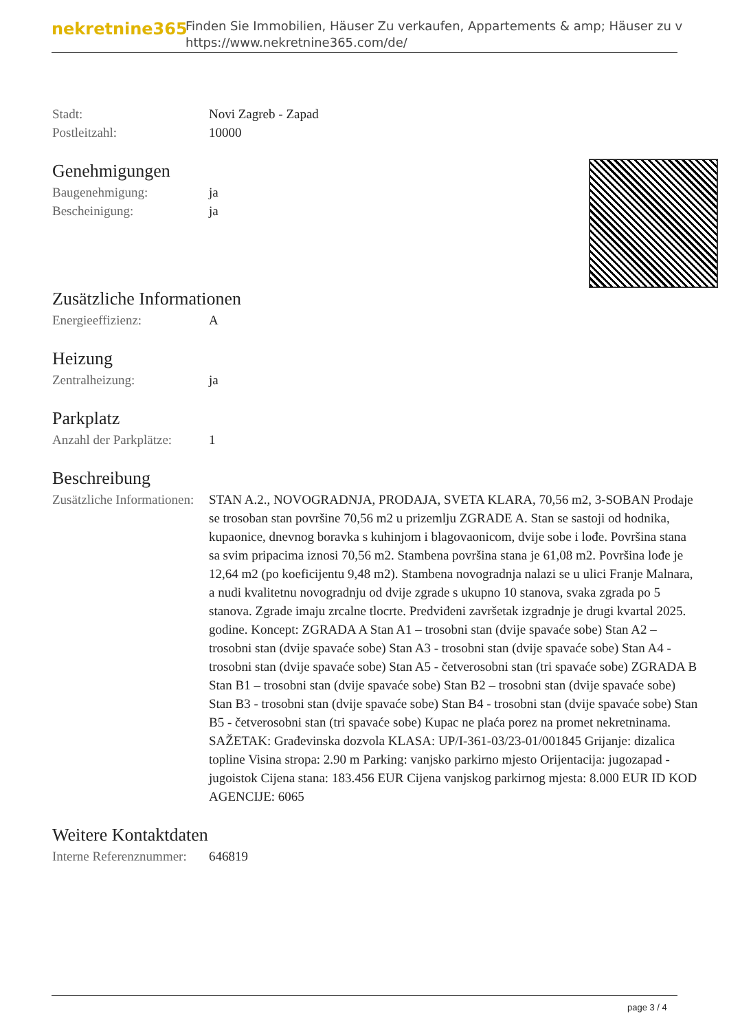nekretnine365
Finden Sie Immobilien, Häuser Zu verkaufen, Appartements & amp; Häuser zu v
https://www.nekretnine365.com/de/
| Stadt: | Novi Zagreb - Zapad |
| Postleitzahl: | 10000 |
Genehmigungen
| Baugenehmigung: | ja |
| Bescheinigung: | ja |
Zusätzliche Informationen
| Energieeffizienz: | A |
Heizung
| Zentralheizung: | ja |
Parkplatz
| Anzahl der Parkplätze: | 1 |
Beschreibung
| Zusätzliche Informationen: | STAN A.2., NOVOGRADNJA, PRODAJA, SVETA KLARA, 70,56 m2, 3-SOBAN Prodaje se trosoban stan površine 70,56 m2 u prizemlju ZGRADE A. Stan se sastoji od hodnika, kupaonice, dnevnog boravka s kuhinjom i blagovaonicom, dvije sobe i lođe. Površina stana sa svim pripacima iznosi 70,56 m2. Stambena površina stana je 61,08 m2. Površina lođe je 12,64 m2 (po koeficijentu 9,48 m2). Stambena novogradnja nalazi se u ulici Franje Malnara, a nudi kvalitetnu novogradnju od dvije zgrade s ukupno 10 stanova, svaka zgrada po 5 stanova. Zgrade imaju zrcalne tlocrte. Predviđeni završetak izgradnje je drugi kvartal 2025. godine. Koncept: ZGRADA A Stan A1 – trosobni stan (dvije spavaće sobe) Stan A2 – trosobni stan (dvije spavaće sobe) Stan A3 - trosobni stan (dvije spavaće sobe) Stan A4 - trosobni stan (dvije spavaće sobe) Stan A5 - četverosobni stan (tri spavaće sobe) ZGRADA B Stan B1 – trosobni stan (dvije spavaće sobe) Stan B2 – trosobni stan (dvije spavaće sobe) Stan B3 - trosobni stan (dvije spavaće sobe) Stan B4 - trosobni stan (dvije spavaće sobe) Stan B5 - četverosobni stan (tri spavaće sobe) Kupac ne plaća porez na promet nekretninama. SAŽETAK: Građevinska dozvola KLASA: UP/I-361-03/23-01/001845 Grijanje: dizalica topline Visina stropa: 2.90 m Parking: vanjsko parkirno mjesto Orijentacija: jugozapad - jugoistok Cijena stana: 183.456 EUR Cijena vanjskog parkirnog mjesta: 8.000 EUR ID KOD AGENCIJE: 6065 |
Weitere Kontaktdaten
| Interne Referenznummer: | 646819 |
page 3 / 4